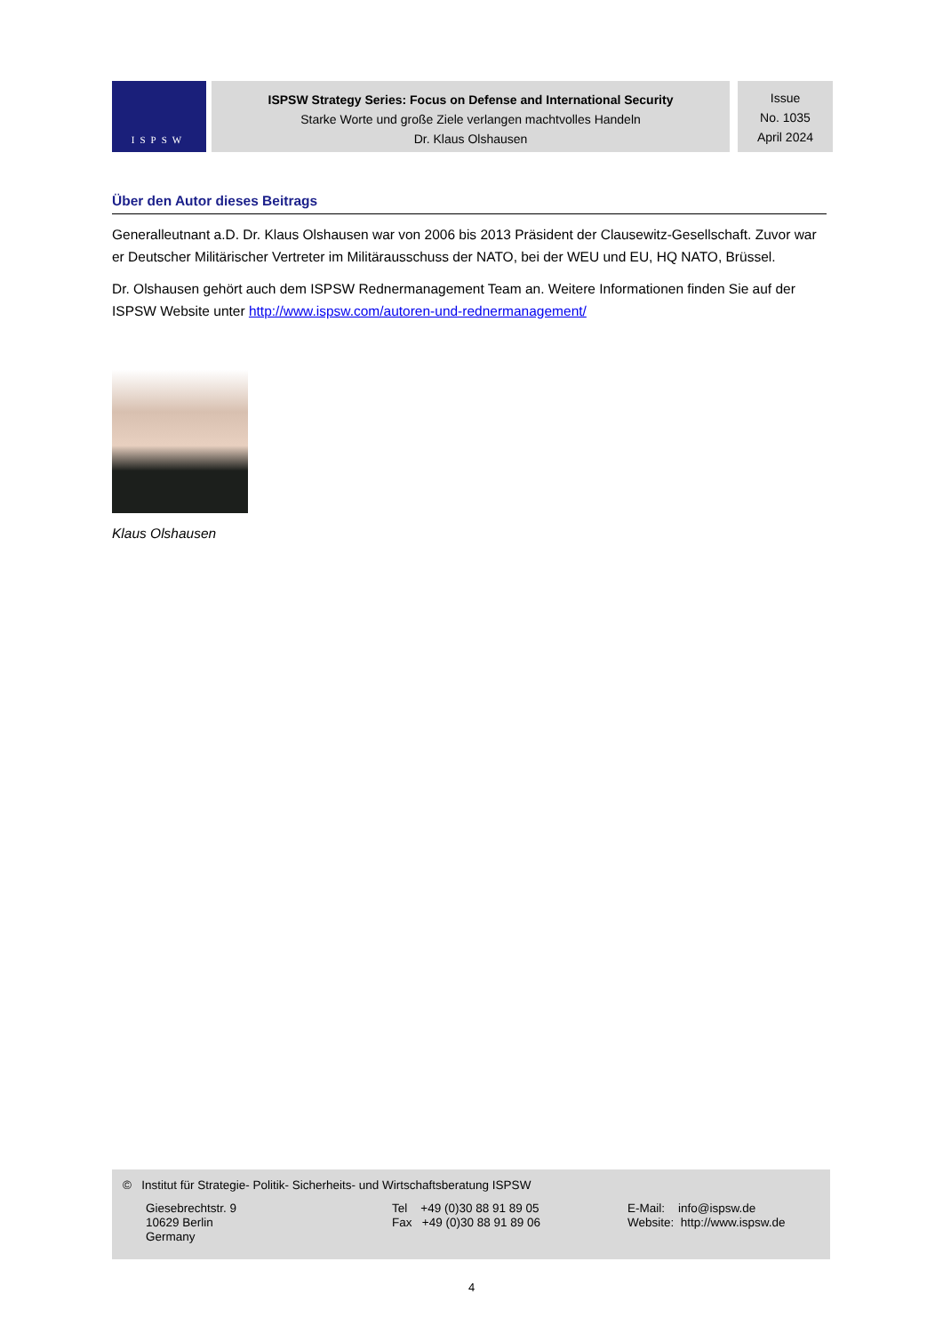ISPSW
ISPSW Strategy Series: Focus on Defense and International Security
Starke Worte und große Ziele verlangen machtvolles Handeln
Dr. Klaus Olshausen
Issue
No. 1035
April 2024
Über den Autor dieses Beitrags
Generalleutnant a.D. Dr. Klaus Olshausen war von 2006 bis 2013 Präsident der Clausewitz-Gesellschaft. Zuvor war er Deutscher Militärischer Vertreter im Militärausschuss der NATO, bei der WEU und EU, HQ NATO, Brüssel.
Dr. Olshausen gehört auch dem ISPSW Rednermanagement Team an. Weitere Informationen finden Sie auf der ISPSW Website unter http://www.ispsw.com/autoren-und-rednermanagement/
Klaus Olshausen
© Institut für Strategie- Politik- Sicherheits- und Wirtschaftsberatung ISPSW
Giesebrechtstr. 9
10629 Berlin
Germany
Tel +49 (0)30 88 91 89 05
Fax +49 (0)30 88 91 89 06
E-Mail: info@ispsw.de
Website: http://www.ispsw.de
4